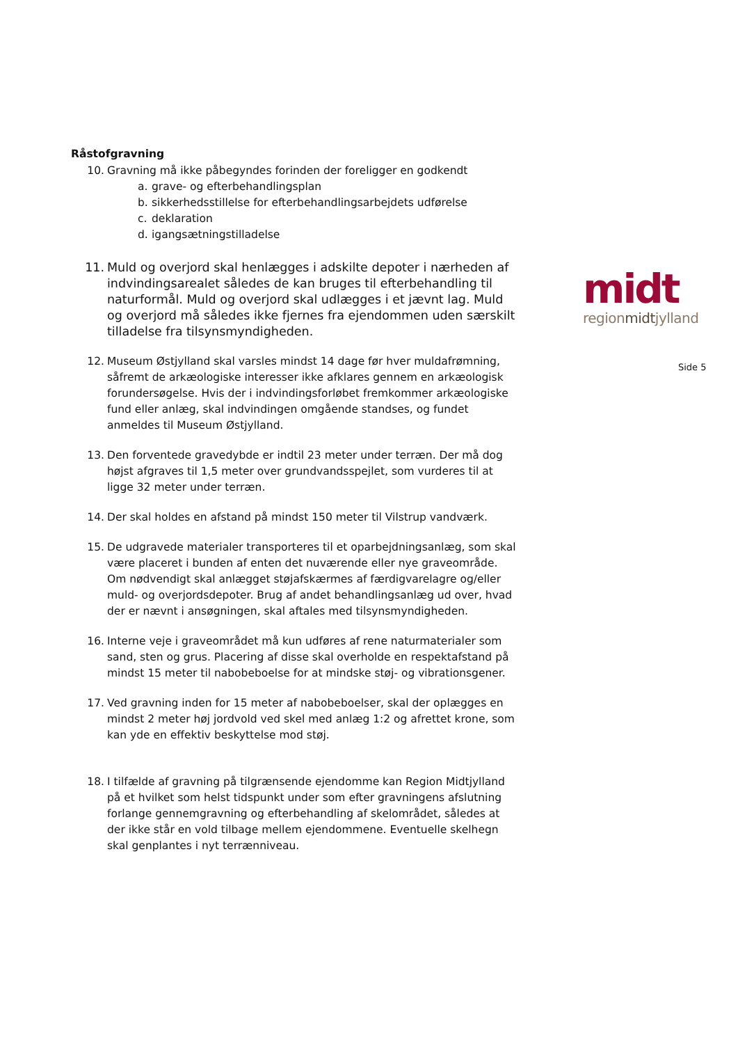Råstofgravning
10. Gravning må ikke påbegyndes forinden der foreligger en godkendt
a. grave- og efterbehandlingsplan
b. sikkerhedsstillelse for efterbehandlingsarbejdets udførelse
c. deklaration
d. igangsætningstilladelse
11. Muld og overjord skal henlægges i adskilte depoter i nærheden af indvindingsarealet således de kan bruges til efterbehandling til naturformål. Muld og overjord skal udlægges i et jævnt lag. Muld og overjord må således ikke fjernes fra ejendommen uden særskilt tilladelse fra tilsynsmyndigheden.
12. Museum Østjylland skal varsles mindst 14 dage før hver muldafrømning, såfremt de arkæologiske interesser ikke afklares gennem en arkæologisk forundersøgelse. Hvis der i indvindingsforløbet fremkommer arkæologiske fund eller anlæg, skal indvindingen omgående standses, og fundet anmeldes til Museum Østjylland.
13. Den forventede gravedybde er indtil 23 meter under terræn. Der må dog højst afgraves til 1,5 meter over grundvandsspejlet, som vurderes til at ligge 32 meter under terræn.
14. Der skal holdes en afstand på mindst 150 meter til Vilstrup vandværk.
15. De udgravede materialer transporteres til et oparbejdningsanlæg, som skal være placeret i bunden af enten det nuværende eller nye graveområde. Om nødvendigt skal anlægget støjafskærmes af færdigvarelagre og/eller muld- og overjordsdepoter. Brug af andet behandlingsanlæg ud over, hvad der er nævnt i ansøgningen, skal aftales med tilsynsmyndigheden.
16. Interne veje i graveområdet må kun udføres af rene naturmaterialer som sand, sten og grus. Placering af disse skal overholde en respektafstand på mindst 15 meter til nabobeboelse for at mindske støj- og vibrationsgener.
17. Ved gravning inden for 15 meter af nabobeboelser, skal der oplægges en mindst 2 meter høj jordvold ved skel med anlæg 1:2 og afrettet krone, som kan yde en effektiv beskyttelse mod støj.
18. I tilfælde af gravning på tilgrænsende ejendomme kan Region Midtjylland på et hvilket som helst tidspunkt under som efter gravningens afslutning forlange gennemgravning og efterbehandling af skelområdet, således at der ikke står en vold tilbage mellem ejendommene. Eventuelle skelhegn skal genplantes i nyt terrænniveau.
midt
regionmidtjylland
Side 5